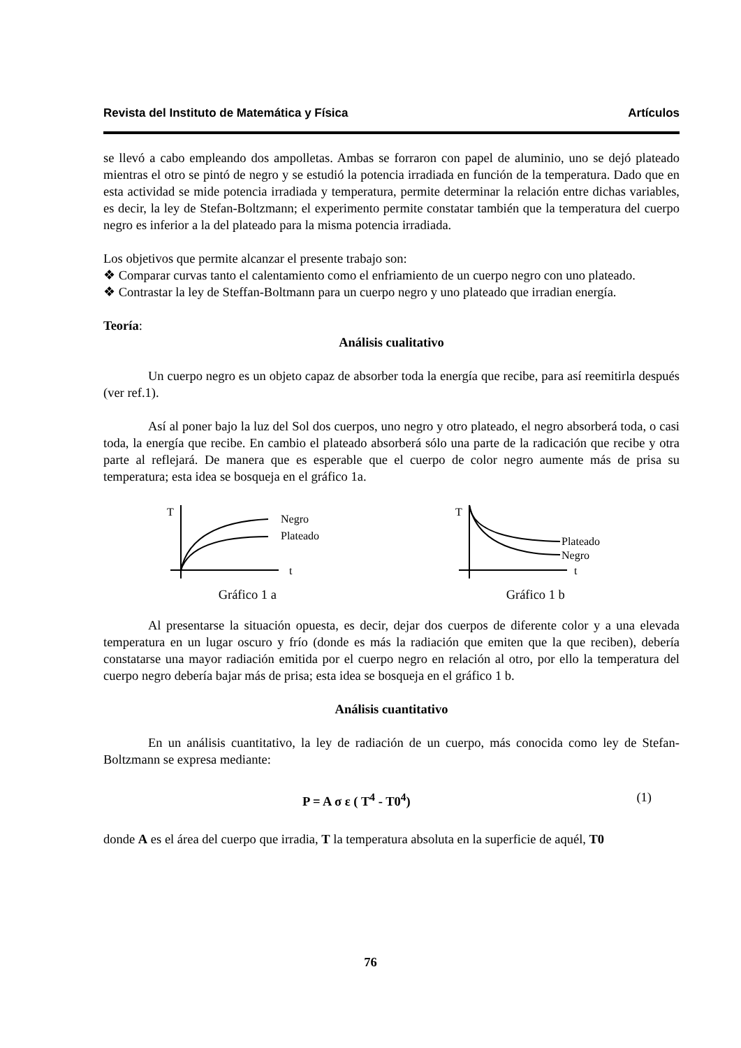Revista del Instituto de Matemática y Física Artículos
se llevó a cabo empleando dos ampolletas. Ambas se forraron con papel de aluminio, uno se dejó plateado mientras el otro se pintó de negro y se estudió la potencia irradiada en función de la temperatura. Dado que en esta actividad se mide potencia irradiada y temperatura, permite determinar la relación entre dichas variables, es decir, la ley de Stefan-Boltzmann; el experimento permite constatar también que la temperatura del cuerpo negro es inferior a la del plateado para la misma potencia irradiada.
Los objetivos que permite alcanzar el presente trabajo son:
❖ Comparar curvas tanto el calentamiento como el enfriamiento de un cuerpo negro con uno plateado.
❖ Contrastar la ley de Steffan-Boltmann para un cuerpo negro y uno plateado que irradian energía.
Teoría:
Análisis cualitativo
Un cuerpo negro es un objeto capaz de absorber toda la energía que recibe, para así reemitirla después (ver ref.1).
Así al poner bajo la luz del Sol dos cuerpos, uno negro y otro plateado, el negro absorberá toda, o casi toda, la energía que recibe. En cambio el plateado absorberá sólo una parte de la radicación que recibe y otra parte al reflejará. De manera que es esperable que el cuerpo de color negro aumente más de prisa su temperatura; esta idea se bosqueja en el gráfico 1a.
T
Negro
Plateado
t
Gráfico 1 a
T
Plateado
Negro
t
Gráfico 1 b
Al presentarse la situación opuesta, es decir, dejar dos cuerpos de diferente color y a una elevada temperatura en un lugar oscuro y frío (donde es más la radiación que emiten que la que reciben), debería constatarse una mayor radiación emitida por el cuerpo negro en relación al otro, por ello la temperatura del cuerpo negro debería bajar más de prisa; esta idea se bosqueja en el gráfico 1 b.
Análisis cuantitativo
En un análisis cuantitativo, la ley de radiación de un cuerpo, más conocida como ley de Stefan-Boltzmann se expresa mediante:
P = A σ ε ( T<sup>4</sup> - T0<sup>4</sup>) (1)
donde A es el área del cuerpo que irradia, T la temperatura absoluta en la superficie de aquél, T0
76